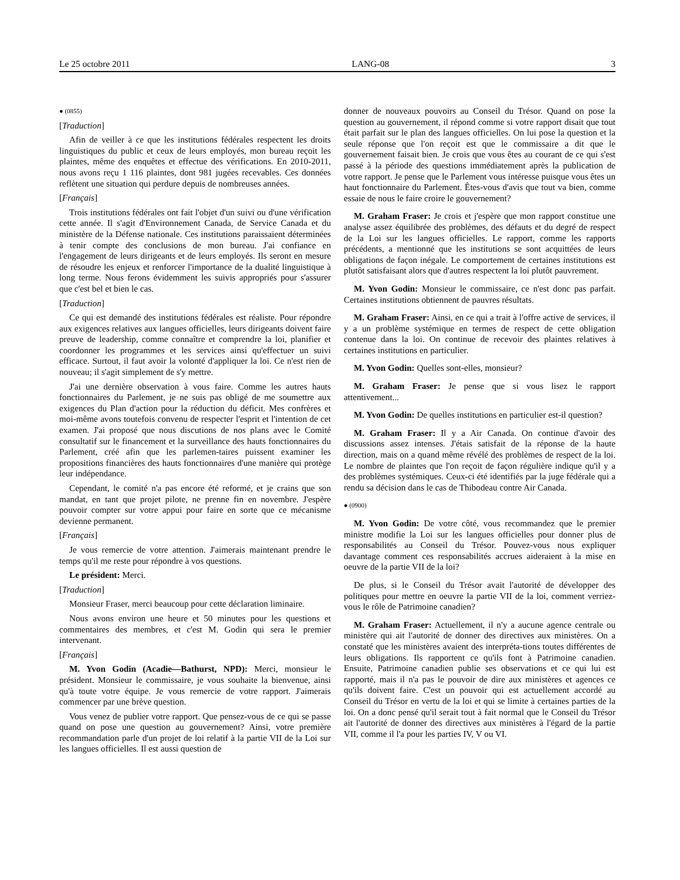Le 25 octobre 2011 LANG-08 3
● (0855)
[Traduction]
Afin de veiller à ce que les institutions fédérales respectent les droits linguistiques du public et ceux de leurs employés, mon bureau reçoit les plaintes, même des enquêtes et effectue des vérifications. En 2010-2011, nous avons reçu 1 116 plaintes, dont 981 jugées recevables. Ces données reflètent une situation qui perdure depuis de nombreuses années.
[Français]
Trois institutions fédérales ont fait l'objet d'un suivi ou d'une vérification cette année. Il s'agit d'Environnement Canada, de Service Canada et du ministère de la Défense nationale. Ces institutions paraissaient déterminées à tenir compte des conclusions de mon bureau. J'ai confiance en l'engagement de leurs dirigeants et de leurs employés. Ils seront en mesure de résoudre les enjeux et renforcer l'importance de la dualité linguistique à long terme. Nous ferons évidemment les suivis appropriés pour s'assurer que c'est bel et bien le cas.
[Traduction]
Ce qui est demandé des institutions fédérales est réaliste. Pour répondre aux exigences relatives aux langues officielles, leurs dirigeants doivent faire preuve de leadership, comme connaître et comprendre la loi, planifier et coordonner les programmes et les services ainsi qu'effectuer un suivi efficace. Surtout, il faut avoir la volonté d'appliquer la loi. Ce n'est rien de nouveau; il s'agit simplement de s'y mettre.
J'ai une dernière observation à vous faire. Comme les autres hauts fonctionnaires du Parlement, je ne suis pas obligé de me soumettre aux exigences du Plan d'action pour la réduction du déficit. Mes confrères et moi-même avons toutefois convenu de respecter l'esprit et l'intention de cet examen. J'ai proposé que nous discutions de nos plans avec le Comité consultatif sur le financement et la surveillance des hauts fonctionnaires du Parlement, créé afin que les parlemen-taires puissent examiner les propositions financières des hauts fonctionnaires d'une manière qui protège leur indépendance.
Cependant, le comité n'a pas encore été reformé, et je crains que son mandat, en tant que projet pilote, ne prenne fin en novembre. J'espère pouvoir compter sur votre appui pour faire en sorte que ce mécanisme devienne permanent.
[Français]
Je vous remercie de votre attention. J'aimerais maintenant prendre le temps qu'il me reste pour répondre à vos questions.
Le président: Merci.
[Traduction]
Monsieur Fraser, merci beaucoup pour cette déclaration liminaire.
Nous avons environ une heure et 50 minutes pour les questions et commentaires des membres, et c'est M. Godin qui sera le premier intervenant.
[Français]
M. Yvon Godin (Acadie—Bathurst, NPD): Merci, monsieur le président. Monsieur le commissaire, je vous souhaite la bienvenue, ainsi qu'à toute votre équipe. Je vous remercie de votre rapport. J'aimerais commencer par une brève question.
Vous venez de publier votre rapport. Que pensez-vous de ce qui se passe quand on pose une question au gouvernement? Ainsi, votre première recommandation parle d'un projet de loi relatif à la partie VII de la Loi sur les langues officielles. Il est aussi question de
donner de nouveaux pouvoirs au Conseil du Trésor. Quand on pose la question au gouvernement, il répond comme si votre rapport disait que tout était parfait sur le plan des langues officielles. On lui pose la question et la seule réponse que l'on reçoit est que le commissaire a dit que le gouvernement faisait bien. Je crois que vous êtes au courant de ce qui s'est passé à la période des questions immédiatement après la publication de votre rapport. Je pense que le Parlement vous intéresse puisque vous êtes un haut fonctionnaire du Parlement. Êtes-vous d'avis que tout va bien, comme essaie de nous le faire croire le gouvernement?
M. Graham Fraser: Je crois et j'espère que mon rapport constitue une analyse assez équilibrée des problèmes, des défauts et du degré de respect de la Loi sur les langues officielles. Le rapport, comme les rapports précédents, a mentionné que les institutions se sont acquittées de leurs obligations de façon inégale. Le comportement de certaines institutions est plutôt satisfaisant alors que d'autres respectent la loi plutôt pauvrement.
M. Yvon Godin: Monsieur le commissaire, ce n'est donc pas parfait. Certaines institutions obtiennent de pauvres résultats.
M. Graham Fraser: Ainsi, en ce qui a trait à l'offre active de services, il y a un problème systémique en termes de respect de cette obligation contenue dans la loi. On continue de recevoir des plaintes relatives à certaines institutions en particulier.
M. Yvon Godin: Quelles sont-elles, monsieur?
M. Graham Fraser: Je pense que si vous lisez le rapport attentivement...
M. Yvon Godin: De quelles institutions en particulier est-il question?
M. Graham Fraser: Il y a Air Canada. On continue d'avoir des discussions assez intenses. J'étais satisfait de la réponse de la haute direction, mais on a quand même révélé des problèmes de respect de la loi. Le nombre de plaintes que l'on reçoit de façon régulière indique qu'il y a des problèmes systémiques. Ceux-ci été identifiés par la juge fédérale qui a rendu sa décision dans le cas de Thibodeau contre Air Canada.
● (0900)
M. Yvon Godin: De votre côté, vous recommandez que le premier ministre modifie la Loi sur les langues officielles pour donner plus de responsabilités au Conseil du Trésor. Pouvez-vous nous expliquer davantage comment ces responsabilités accrues aideraient à la mise en oeuvre de la partie VII de la loi?
De plus, si le Conseil du Trésor avait l'autorité de développer des politiques pour mettre en oeuvre la partie VII de la loi, comment verriez-vous le rôle de Patrimoine canadien?
M. Graham Fraser: Actuellement, il n'y a aucune agence centrale ou ministère qui ait l'autorité de donner des directives aux ministères. On a constaté que les ministères avaient des interpréta-tions toutes différentes de leurs obligations. Ils rapportent ce qu'ils font à Patrimoine canadien. Ensuite, Patrimoine canadien publie ses observations et ce qui lui est rapporté, mais il n'a pas le pouvoir de dire aux ministères et agences ce qu'ils doivent faire. C'est un pouvoir qui est actuellement accordé au Conseil du Trésor en vertu de la loi et qui se limite à certaines parties de la loi. On a donc pensé qu'il serait tout à fait normal que le Conseil du Trésor ait l'autorité de donner des directives aux ministères à l'égard de la partie VII, comme il l'a pour les parties IV, V ou VI.